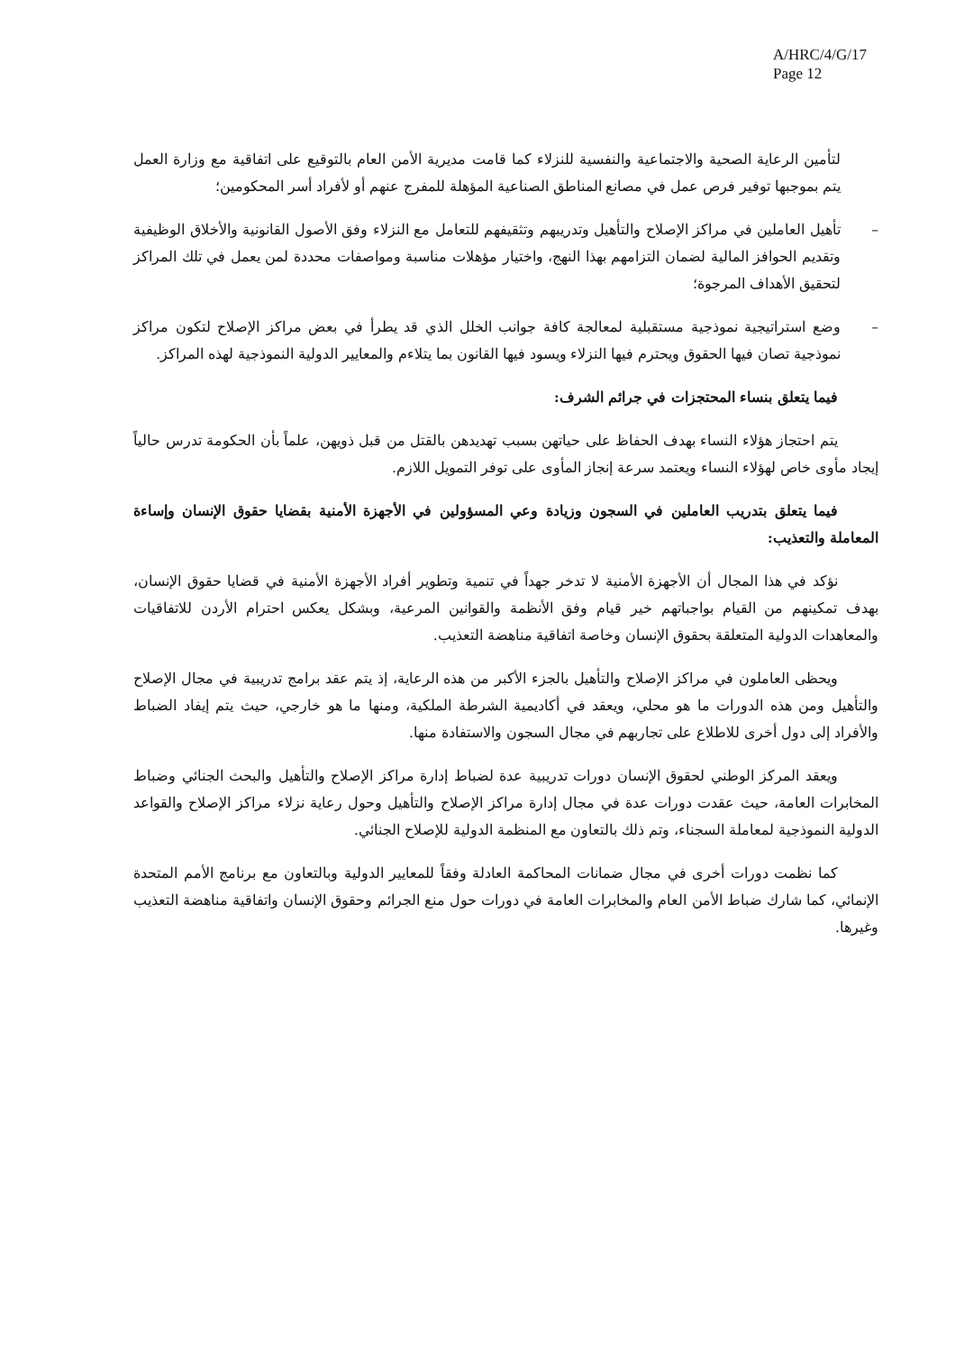A/HRC/4/G/17
Page 12
لتأمين الرعاية الصحية والاجتماعية والنفسية للنزلاء كما قامت مديرية الأمن العام بالتوقيع على اتفاقية مع وزارة العمل يتم بموجبها توفير فرص عمل في مصانع المناطق الصناعية المؤهلة للمفرج عنهم أو لأفراد أسر المحكومين؛
– تأهيل العاملين في مراكز الإصلاح والتأهيل وتدريبهم وتثقيفهم للتعامل مع النزلاء وفق الأصول القانونية والأخلاق الوظيفية وتقديم الحوافز المالية لضمان التزامهم بهذا النهج، واختيار مؤهلات مناسبة ومواصفات محددة لمن يعمل في تلك المراكز لتحقيق الأهداف المرجوة؛
– وضع استراتيجية نموذجية مستقبلية لمعالجة كافة جوانب الخلل الذي قد يطرأ في بعض مراكز الإصلاح لتكون مراكز نموذجية تصان فيها الحقوق ويحترم فيها النزلاء ويسود فيها القانون بما يتلاءم والمعايير الدولية النموذجية لهذه المراكز.
فيما يتعلق بنساء المحتجزات في جرائم الشرف:
يتم احتجاز هؤلاء النساء بهدف الحفاظ على حياتهن بسبب تهديدهن بالقتل من قبل ذويهن، علماً بأن الحكومة تدرس حالياً إيجاد مأوى خاص لهؤلاء النساء ويعتمد سرعة إنجاز المأوى على توفر التمويل اللازم.
فيما يتعلق بتدريب العاملين في السجون وزيادة وعي المسؤولين في الأجهزة الأمنية بقضايا حقوق الإنسان وإساءة المعاملة والتعذيب:
نؤكد في هذا المجال أن الأجهزة الأمنية لا تدخر جهداً في تنمية وتطوير أفراد الأجهزة الأمنية في قضايا حقوق الإنسان، بهدف تمكينهم من القيام بواجباتهم خير قيام وفق الأنظمة والقوانين المرعية، وبشكل يعكس احترام الأردن للاتفاقيات والمعاهدات الدولية المتعلقة بحقوق الإنسان وخاصة اتفاقية مناهضة التعذيب.
ويحظى العاملون في مراكز الإصلاح والتأهيل بالجزء الأكبر من هذه الرعاية، إذ يتم عقد برامج تدريبية في مجال الإصلاح والتأهيل ومن هذه الدورات ما هو محلي، ويعقد في أكاديمية الشرطة الملكية، ومنها ما هو خارجي، حيث يتم إيفاد الضباط والأفراد إلى دول أخرى للاطلاع على تجاربهم في مجال السجون والاستفادة منها.
ويعقد المركز الوطني لحقوق الإنسان دورات تدريبية عدة لضباط إدارة مراكز الإصلاح والتأهيل والبحث الجنائي وضباط المخابرات العامة، حيث عقدت دورات عدة في مجال إدارة مراكز الإصلاح والتأهيل وحول رعاية نزلاء مراكز الإصلاح والقواعد الدولية النموذجية لمعاملة السجناء، وتم ذلك بالتعاون مع المنظمة الدولية للإصلاح الجنائي.
كما نظمت دورات أخرى في مجال ضمانات المحاكمة العادلة وفقاً للمعايير الدولية وبالتعاون مع برنامج الأمم المتحدة الإنمائي، كما شارك ضباط الأمن العام والمخابرات العامة في دورات حول منع الجرائم وحقوق الإنسان واتفاقية مناهضة التعذيب وغيرها.